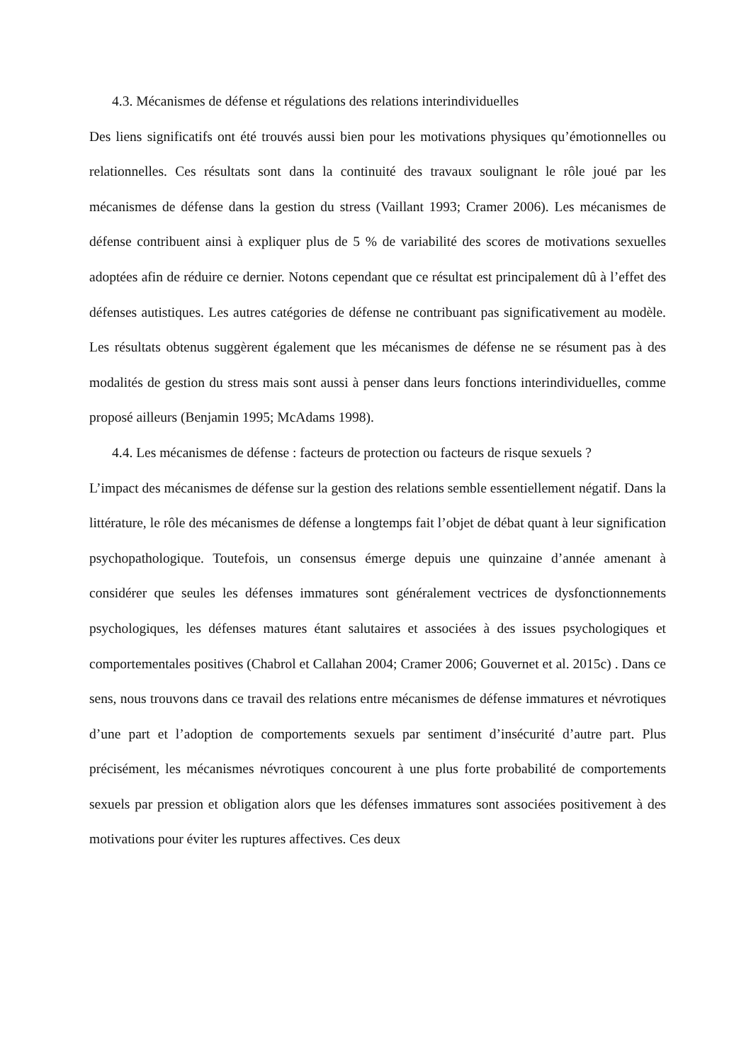4.3. Mécanismes de défense et régulations des relations interindividuelles
Des liens significatifs ont été trouvés aussi bien pour les motivations physiques qu’émotionnelles ou relationnelles. Ces résultats sont dans la continuité des travaux soulignant le rôle joué par les mécanismes de défense dans la gestion du stress (Vaillant 1993; Cramer 2006). Les mécanismes de défense contribuent ainsi à expliquer plus de 5 % de variabilité des scores de motivations sexuelles adoptées afin de réduire ce dernier. Notons cependant que ce résultat est principalement dû à l’effet des défenses autistiques. Les autres catégories de défense ne contribuant pas significativement au modèle. Les résultats obtenus suggèrent également que les mécanismes de défense ne se résument pas à des modalités de gestion du stress mais sont aussi à penser dans leurs fonctions interindividuelles, comme proposé ailleurs (Benjamin 1995; McAdams 1998).
4.4. Les mécanismes de défense : facteurs de protection ou facteurs de risque sexuels ?
L’impact des mécanismes de défense sur la gestion des relations semble essentiellement négatif. Dans la littérature, le rôle des mécanismes de défense a longtemps fait l’objet de débat quant à leur signification psychopathologique. Toutefois, un consensus émerge depuis une quinzaine d’année amenant à considérer que seules les défenses immatures sont généralement vectrices de dysfonctionnements psychologiques, les défenses matures étant salutaires et associées à des issues psychologiques et comportementales positives (Chabrol et Callahan 2004; Cramer 2006; Gouvernet et al. 2015c) . Dans ce sens, nous trouvons dans ce travail des relations entre mécanismes de défense immatures et névrotiques d’une part et l’adoption de comportements sexuels par sentiment d’insécurité d’autre part. Plus précisément, les mécanismes névrotiques concourent à une plus forte probabilité de comportements sexuels par pression et obligation alors que les défenses immatures sont associées positivement à des motivations pour éviter les ruptures affectives. Ces deux